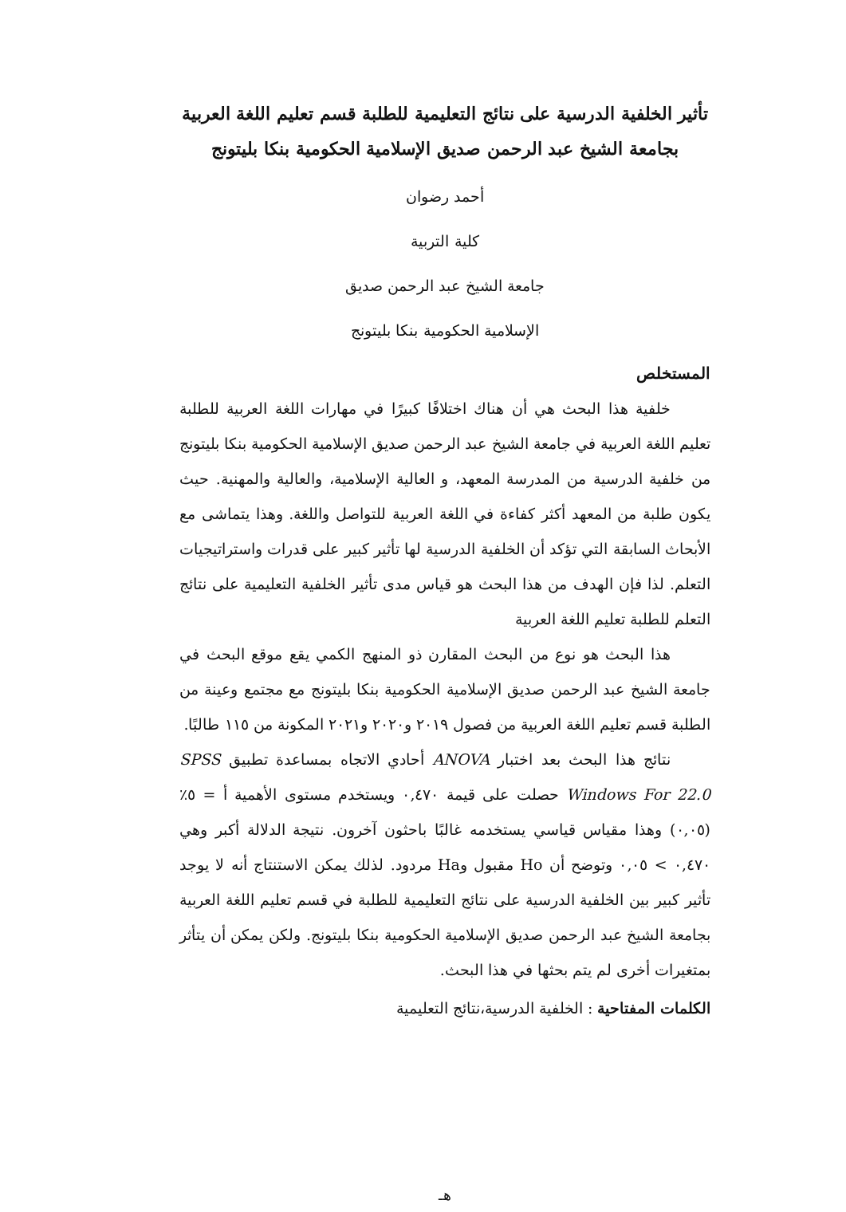تأثير الخلفية الدرسية على نتائج التعليمية للطلبة قسم تعليم اللغة العربية بجامعة الشيخ عبد الرحمن صديق الإسلامية الحكومية بنكا بليتونج
أحمد رضوان
كلية التربية
جامعة الشيخ عبد الرحمن صديق
الإسلامية الحكومية بنكا بليتونج
المستخلص
خلفية هذا البحث هي أن هناك اختلافًا كبيرًا في مهارات اللغة العربية للطلبة تعليم اللغة العربية في جامعة الشيخ عبد الرحمن صديق الإسلامية الحكومية بنكا بليتونج من خلفية الدرسية من المدرسة المعهد، و العالية الإسلامية، والعالية والمهنية. حيث يكون طلبة من المعهد أكثر كفاءة في اللغة العربية للتواصل واللغة. وهذا يتماشى مع الأبحاث السابقة التي تؤكد أن الخلفية الدرسية لها تأثير كبير على قدرات واستراتيجيات التعلم. لذا فإن الهدف من هذا البحث هو قياس مدى تأثير الخلفية التعليمية على نتائج التعلم للطلبة تعليم اللغة العربية
هذا البحث هو نوع من البحث المقارن ذو المنهج الكمي يقع موقع البحث في جامعة الشيخ عبد الرحمن صديق الإسلامية الحكومية بنكا بليتونج مع مجتمع وعينة من الطلبة قسم تعليم اللغة العربية من فصول ٢٠١٩ و٢٠٢٠ و٢٠٢١ المكونة من ١١٥ طالبًا.
نتائج هذا البحث بعد اختبار ANOVA أحادي الاتجاه بمساعدة تطبيق SPSS Windows For 22.0 حصلت على قيمة ٠,٤٧٠ ويستخدم مستوى الأهمية أ = ٥٪ (٠,٠٥) وهذا مقياس قياسي يستخدمه غالبًا باحثون آخرون. نتيجة الدلالة أكبر وهي ٠,٤٧٠ > ٠,٠٥ وتوضح أن Ho مقبول وHa مردود. لذلك يمكن الاستنتاج أنه لا يوجد تأثير كبير بين الخلفية الدرسية على نتائج التعليمية للطلبة في قسم تعليم اللغة العربية بجامعة الشيخ عبد الرحمن صديق الإسلامية الحكومية بنكا بليتونج. ولكن يمكن أن يتأثر بمتغيرات أخرى لم يتم بحثها في هذا البحث.
الكلمات المفتاحية : الخلفية الدرسية،نتائج التعليمية
هـ